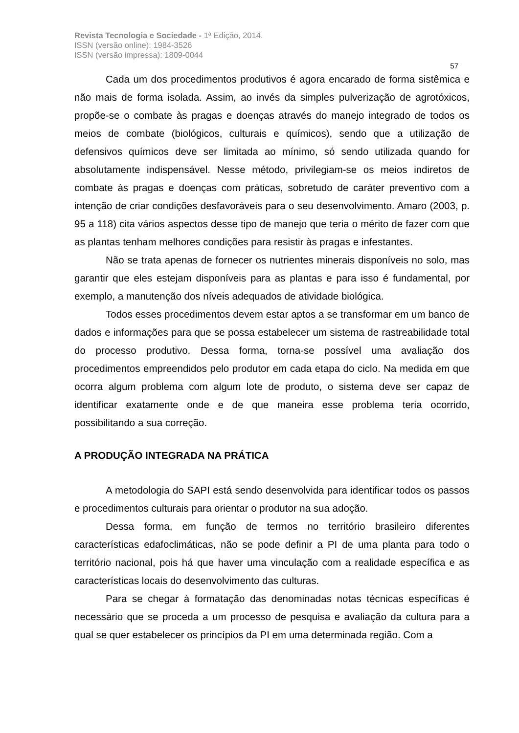Revista Tecnologia e Sociedade - 1ª Edição, 2014.
ISSN (versão online): 1984-3526
ISSN (versão impressa): 1809-0044
57
Cada um dos procedimentos produtivos é agora encarado de forma sistêmica e não mais de forma isolada. Assim, ao invés da simples pulverização de agrotóxicos, propõe-se o combate às pragas e doenças através do manejo integrado de todos os meios de combate (biológicos, culturais e químicos), sendo que a utilização de defensivos químicos deve ser limitada ao mínimo, só sendo utilizada quando for absolutamente indispensável. Nesse método, privilegiam-se os meios indiretos de combate às pragas e doenças com práticas, sobretudo de caráter preventivo com a intenção de criar condições desfavoráveis para o seu desenvolvimento. Amaro (2003, p. 95 a 118) cita vários aspectos desse tipo de manejo que teria o mérito de fazer com que as plantas tenham melhores condições para resistir às pragas e infestantes.
Não se trata apenas de fornecer os nutrientes minerais disponíveis no solo, mas garantir que eles estejam disponíveis para as plantas e para isso é fundamental, por exemplo, a manutenção dos níveis adequados de atividade biológica.
Todos esses procedimentos devem estar aptos a se transformar em um banco de dados e informações para que se possa estabelecer um sistema de rastreabilidade total do processo produtivo. Dessa forma, torna-se possível uma avaliação dos procedimentos empreendidos pelo produtor em cada etapa do ciclo. Na medida em que ocorra algum problema com algum lote de produto, o sistema deve ser capaz de identificar exatamente onde e de que maneira esse problema teria ocorrido, possibilitando a sua correção.
A PRODUÇÃO INTEGRADA NA PRÁTICA
A metodologia do SAPI está sendo desenvolvida para identificar todos os passos e procedimentos culturais para orientar o produtor na sua adoção.
Dessa forma, em função de termos no território brasileiro diferentes características edafoclimáticas, não se pode definir a PI de uma planta para todo o território nacional, pois há que haver uma vinculação com a realidade específica e as características locais do desenvolvimento das culturas.
Para se chegar à formatação das denominadas notas técnicas específicas é necessário que se proceda a um processo de pesquisa e avaliação da cultura para a qual se quer estabelecer os princípios da PI em uma determinada região. Com a